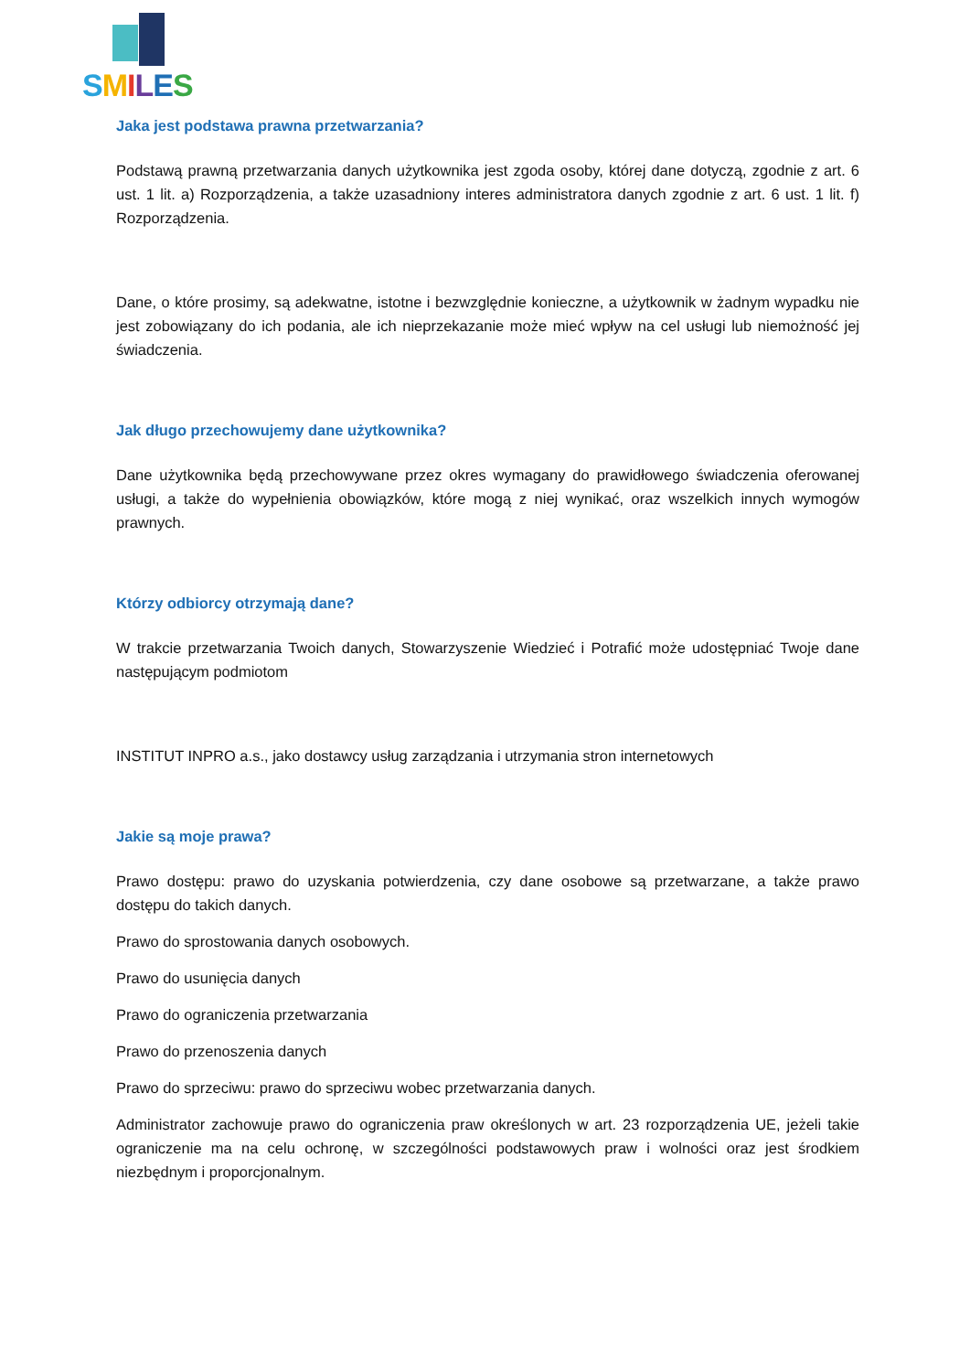SMILES
Jaka jest podstawa prawna przetwarzania?
Podstawą prawną przetwarzania danych użytkownika jest zgoda osoby, której dane dotyczą, zgodnie z art. 6 ust. 1 lit. a) Rozporządzenia, a także uzasadniony interes administratora danych zgodnie z art. 6 ust. 1 lit. f) Rozporządzenia.
Dane, o które prosimy, są adekwatne, istotne i bezwzględnie konieczne, a użytkownik w żadnym wypadku nie jest zobowiązany do ich podania, ale ich nieprzekazanie może mieć wpływ na cel usługi lub niemożność jej świadczenia.
Jak długo przechowujemy dane użytkownika?
Dane użytkownika będą przechowywane przez okres wymagany do prawidłowego świadczenia oferowanej usługi, a także do wypełnienia obowiązków, które mogą z niej wynikać, oraz wszelkich innych wymogów prawnych.
Którzy odbiorcy otrzymają dane?
W trakcie przetwarzania Twoich danych, Stowarzyszenie Wiedzieć i Potrafić może udostępniać Twoje dane następującym podmiotom
INSTITUT INPRO a.s., jako dostawcy usług zarządzania i utrzymania stron internetowych
Jakie są moje prawa?
Prawo dostępu: prawo do uzyskania potwierdzenia, czy dane osobowe są przetwarzane, a także prawo dostępu do takich danych.
Prawo do sprostowania danych osobowych.
Prawo do usunięcia danych
Prawo do ograniczenia przetwarzania
Prawo do przenoszenia danych
Prawo do sprzeciwu: prawo do sprzeciwu wobec przetwarzania danych.
Administrator zachowuje prawo do ograniczenia praw określonych w art. 23 rozporządzenia UE, jeżeli takie ograniczenie ma na celu ochronę, w szczególności podstawowych praw i wolności oraz jest środkiem niezbędnym i proporcjonalnym.